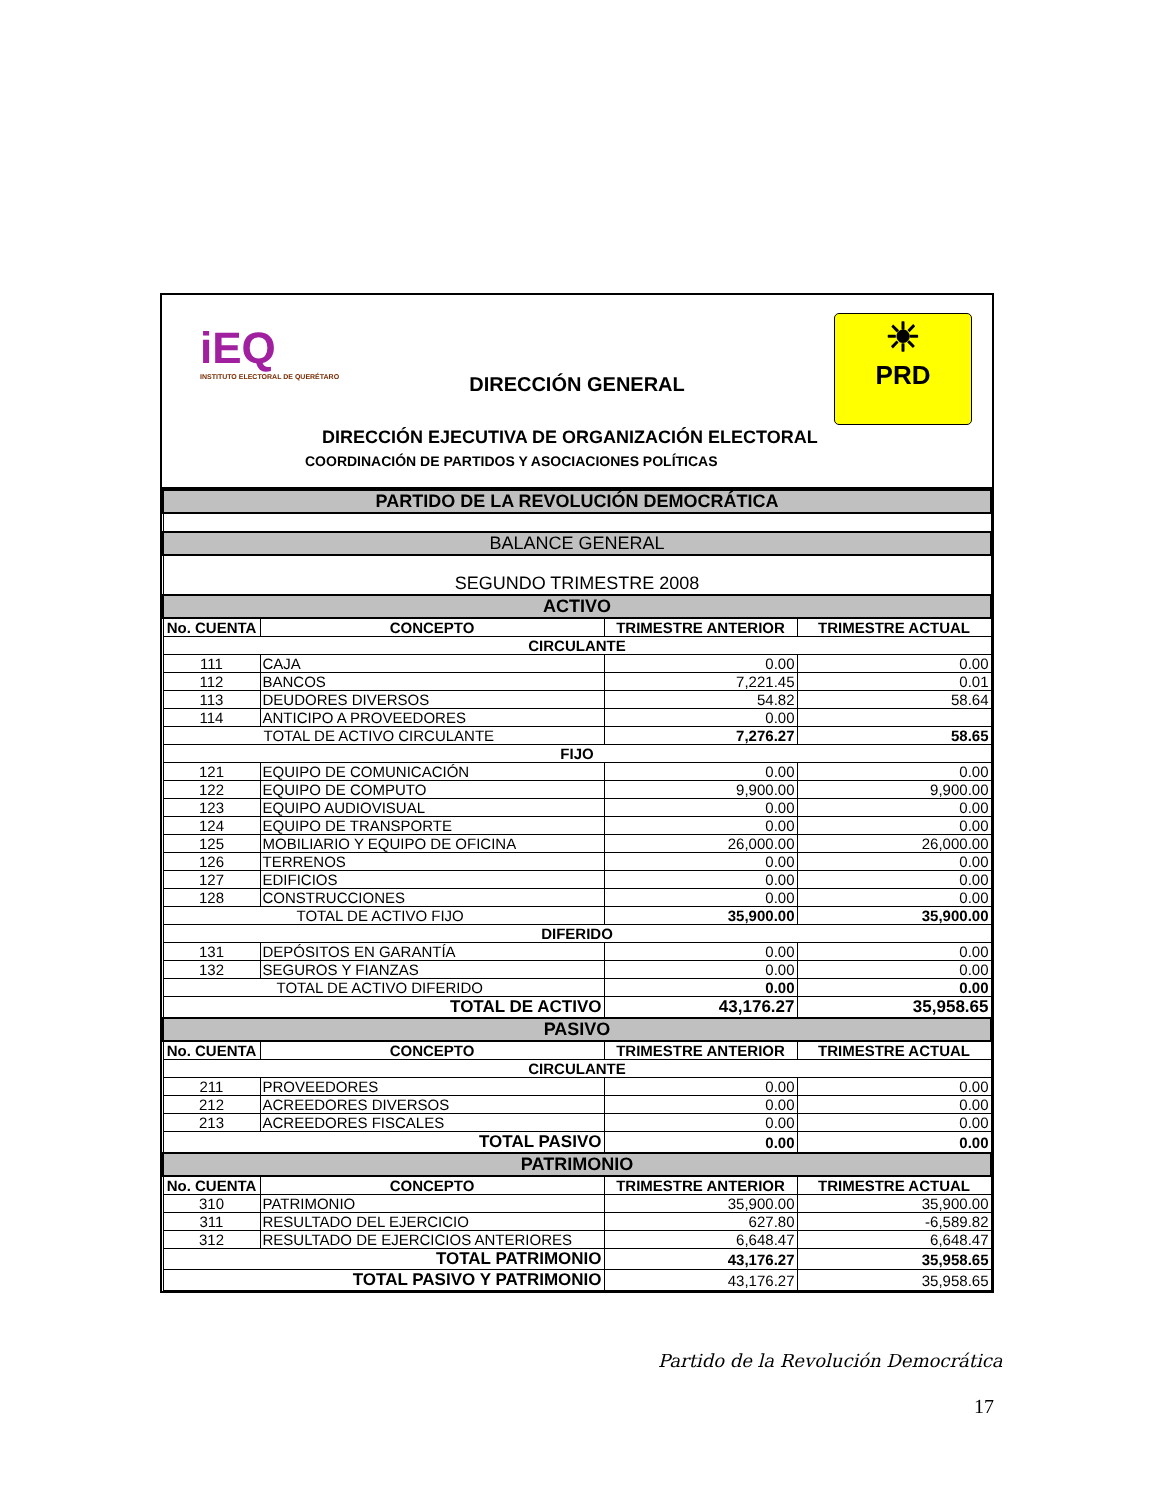iEQ
INSTITUTO ELECTORAL DE QUERÉTARO
DIRECCIÓN GENERAL
☀
PRD
DIRECCIÓN EJECUTIVA DE ORGANIZACIÓN ELECTORAL
COORDINACIÓN DE PARTIDOS Y ASOCIACIONES POLÍTICAS
| PARTIDO DE LA REVOLUCIÓN DEMOCRÁTICA | | | |
| BALANCE GENERAL | | | |
| SEGUNDO TRIMESTRE 2008 | | | |
| ACTIVO | | | |
| No. CUENTA | CONCEPTO | TRIMESTRE ANTERIOR | TRIMESTRE ACTUAL |
| CIRCULANTE | | | |
| 111 | CAJA | 0.00 | 0.00 |
| 112 | BANCOS | 7,221.45 | 0.01 |
| 113 | DEUDORES DIVERSOS | 54.82 | 58.64 |
| 114 | ANTICIPO A PROVEEDORES | 0.00 | |
| TOTAL DE ACTIVO CIRCULANTE | | 7,276.27 | 58.65 |
| FIJO | | | |
| 121 | EQUIPO DE COMUNICACIÓN | 0.00 | 0.00 |
| 122 | EQUIPO DE COMPUTO | 9,900.00 | 9,900.00 |
| 123 | EQUIPO AUDIOVISUAL | 0.00 | 0.00 |
| 124 | EQUIPO DE TRANSPORTE | 0.00 | 0.00 |
| 125 | MOBILIARIO Y EQUIPO DE OFICINA | 26,000.00 | 26,000.00 |
| 126 | TERRENOS | 0.00 | 0.00 |
| 127 | EDIFICIOS | 0.00 | 0.00 |
| 128 | CONSTRUCCIONES | 0.00 | 0.00 |
| TOTAL DE ACTIVO FIJO | | 35,900.00 | 35,900.00 |
| DIFERIDO | | | |
| 131 | DEPÓSITOS EN GARANTÍA | 0.00 | 0.00 |
| 132 | SEGUROS Y FIANZAS | 0.00 | 0.00 |
| TOTAL DE ACTIVO DIFERIDO | | 0.00 | 0.00 |
| TOTAL DE ACTIVO | | 43,176.27 | 35,958.65 |
| PASIVO | | | |
| No. CUENTA | CONCEPTO | TRIMESTRE ANTERIOR | TRIMESTRE ACTUAL |
| CIRCULANTE | | | |
| 211 | PROVEEDORES | 0.00 | 0.00 |
| 212 | ACREEDORES DIVERSOS | 0.00 | 0.00 |
| 213 | ACREEDORES FISCALES | 0.00 | 0.00 |
| TOTAL PASIVO | | 0.00 | 0.00 |
| PATRIMONIO | | | |
| No. CUENTA | CONCEPTO | TRIMESTRE ANTERIOR | TRIMESTRE ACTUAL |
| 310 | PATRIMONIO | 35,900.00 | 35,900.00 |
| 311 | RESULTADO DEL EJERCICIO | 627.80 | -6,589.82 |
| 312 | RESULTADO DE EJERCICIOS ANTERIORES | 6,648.47 | 6,648.47 |
| TOTAL PATRIMONIO | | 43,176.27 | 35,958.65 |
| TOTAL PASIVO Y PATRIMONIO | | 43,176.27 | 35,958.65 |
Partido de la Revolución Democrática
17